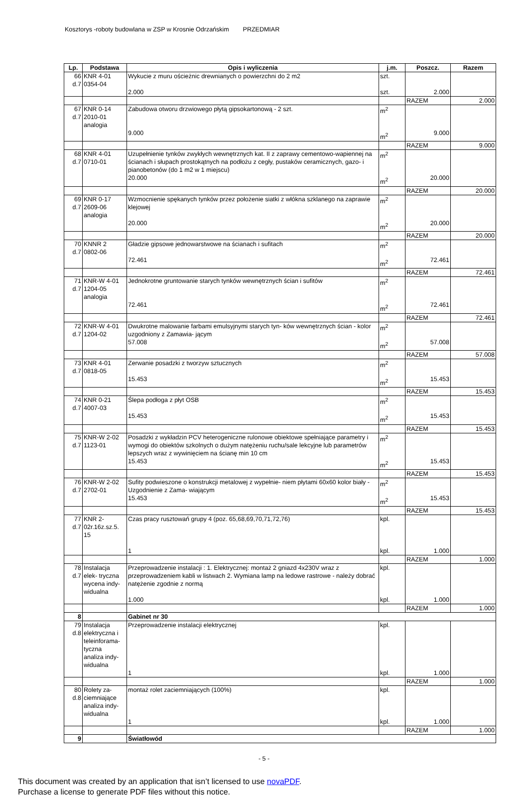Kosztorys -roboty budowlana w ZSP w Krosnie Odrzańskim PRZEDMIAR
| Lp. | Podstawa | Opis i wyliczenia | j.m. | Poszcz. | Razem |
| --- | --- | --- | --- | --- | --- |
| 66 d.7 | KNR 4-01 0354-04 | Wykucie z muru ościeżnic drewnianych o powierzchni do 2 m2 2.000 | szt. szt. | 2.000 | |
| | | | | RAZEM | 2.000 |
| 67 d.7 | KNR 0-14 2010-01 analogia | Zabudowa otworu drzwiowego płytą gipsokartonową - 2 szt. 9.000 | m<sup>2</sup> m<sup>2</sup> | 9.000 | |
| | | | | RAZEM | 9.000 |
| 68 d.7 | KNR 4-01 0710-01 | Uzupełnienie tynków zwykłych wewnętrznych kat. II z zaprawy cementowo-wapiennej na ścianach i słupach prostokątnych na podłożu z cegły, pustaków ceramicznych, gazo- i pianobetonów (do 1 m2 w 1 miejscu) 20.000 | m<sup>2</sup> m<sup>2</sup> | 20.000 | |
| | | | | RAZEM | 20.000 |
| 69 d.7 | KNR 0-17 2609-06 analogia | Wzmocnienie spękanych tynków przez położenie siatki z włókna szklanego na zaprawie klejowej 20.000 | m<sup>2</sup> m<sup>2</sup> | 20.000 | |
| | | | | RAZEM | 20.000 |
| 70 d.7 | KNNR 2 0802-06 | Gładzie gipsowe jednowarstwowe na ścianach i sufitach 72.461 | m<sup>2</sup> m<sup>2</sup> | 72.461 | |
| | | | | RAZEM | 72.461 |
| 71 d.7 | KNR-W 4-01 1204-05 analogia | Jednokrotne gruntowanie starych tynków wewnętrznych ścian i sufitów 72.461 | m<sup>2</sup> m<sup>2</sup> | 72.461 | |
| | | | | RAZEM | 72.461 |
| 72 d.7 | KNR-W 4-01 1204-02 | Dwukrotne malowanie farbami emulsyjnymi starych tyn- ków wewnętrznych ścian - kolor uzgodniony z Zamawia- jącym 57.008 | m<sup>2</sup> m<sup>2</sup> | 57.008 | |
| | | | | RAZEM | 57.008 |
| 73 d.7 | KNR 4-01 0818-05 | Zerwanie posadzki z tworzyw sztucznych 15.453 | m<sup>2</sup> m<sup>2</sup> | 15.453 | |
| | | | | RAZEM | 15.453 |
| 74 d.7 | KNR 0-21 4007-03 | Ślepa podłoga z płyt OSB 15.453 | m<sup>2</sup> m<sup>2</sup> | 15.453 | |
| | | | | RAZEM | 15.453 |
| 75 d.7 | KNR-W 2-02 1123-01 | Posadzki z wykładzin PCV heterogeniczne rulonowe obiektowe spełniające parametry i wymogi do obiektów szkolnych o dużym natężeniu ruchu/sale lekcyjne lub parametrów lepszych wraz z wywinięciem na ścianę min 10 cm 15.453 | m<sup>2</sup> m<sup>2</sup> | 15.453 | |
| | | | | RAZEM | 15.453 |
| 76 d.7 | KNR-W 2-02 2702-01 | Sufity podwieszone o konstrukcji metalowej z wypełnie- niem płytami 60x60 kolor biały - Uzgodnienie z Zama- wiającym 15.453 | m<sup>2</sup> m<sup>2</sup> | 15.453 | |
| | | | | RAZEM | 15.453 |
| 77 d.7 | KNR 2- 02r.16z.sz.5. 15 | Czas pracy rusztowań grupy 4 (poz. 65,68,69,70,71,72,76) 1 | kpl. kpl. | 1.000 | |
| | | | | RAZEM | 1.000 |
| 78 d.7 | Instalacja elek- tryczna wycena indy- widualna | Przeprowadzenie instalacji : 1. Elektrycznej: montaż 2 gniazd 4x230V wraz z przeprowadzeniem kabli w listwach 2. Wymiana lamp na ledowe rastrowe - należy dobrać natężenie zgodnie z normą 1.000 | kpl. kpl. | 1.000 | |
| | | | | RAZEM | 1.000 |
| 8 | | Gabinet nr 30 | | | |
| 79 d.8 | Instalacja elektryczna i teleinforama- tyczna analiza indy- widualna | Przeprowadzenie instalacji elektrycznej 1 | kpl. kpl. | 1.000 | |
| | | | | RAZEM | 1.000 |
| 80 d.8 | Rolety za- ciemniające analiza indy- widualna | montaż rolet zaciemniających (100%) 1 | kpl. kpl. | 1.000 | |
| | | | | RAZEM | 1.000 |
| 9 | | Światłowód | | | |
- 5 -
This document was created by an application that isn’t licensed to use novaPDF.
Purchase a license to generate PDF files without this notice.